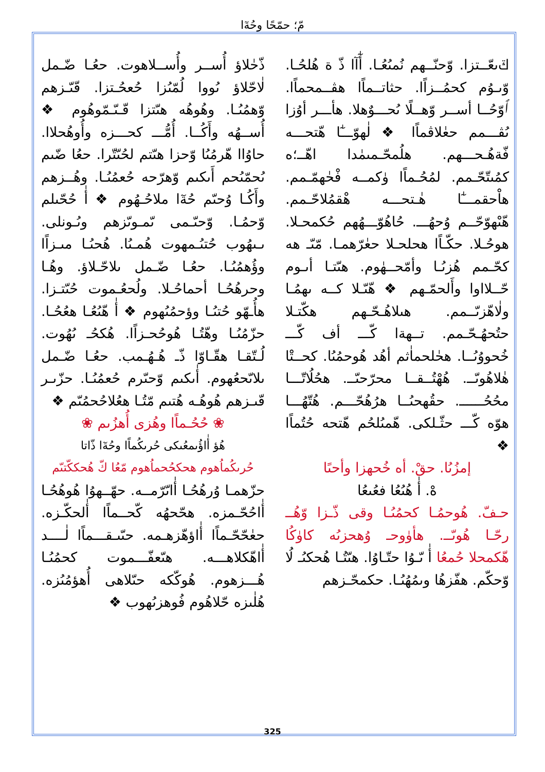مّ؛ حمّحًا وحُةٓا
ݿ‌ىعّــتزا. وّحنّــهم نُمىُعُـا. أٰٓآا ذّ ة هُلحُـا. وّىـوُم كحمُــزاًا. حثاتــماًا هڤــمحماًا. ٱوّحُــا أســر وّهــلًا ىُحـــوٌهلا. هأـــر أوُزا ىُڤـــمم حعٰلاڤماًا ❖ لٰهوّـــٰٓا هّتحـــه فّةهُـحـــهم. هلُمحّـمىمٰدا اهّــ؛ه كمُىتّحّـمم. لمُحُـماًا وٰكمــه فْحٰهمّـمم. هاْحقمـــٰٓا هٰـتحـــه هْقمُلاحّـمم. هّىْهوّحّــم وُحهُـــ. حُاهُوّـــهُهم حُكمحـلا. هوحُـلا. حكّـاًا هحلحـلا حعٰرّهمـا. مّىّـ هه كحّـمم هُزىُـا وأمّحــهٰوم. هىّتـا أىـوم حّــلااوا وأَلحمّـهم ❖ هّىّـلا كــه ىهمُـا ولٰاهّزىّــمم. هىلاهُـحّـهم هكّتـلا حتُحهُـحّـمم. تــهةا كّـــ أف كّـــ خُحووُىُــا. هحٰلحماٰثم أهُد هُوحمُىُا. كحــتْا هٰلاهُوىّــ. هُهْتُــقــا محرّحىّــ. هحُلُاتّـــا محُحُــــــ. حقُهحىُــا هرُهُحّـــم. هُتّهُـــا هوّه كّـــ حثّـلكى. هّمىُلحُم هّتحه حُتُماًا ❖
إمزُىُا. حقْ. أه خُحهزا وأحىًا
هْ. أ‌ٰ هُىُعُا فعُىعُا
حـفّ. هُوحمُـا كحمُىُـا وقى ذّـزا وّهُــ رحّـا هُوىّــ. هأوٰوحـ وُهحزىُه كاوٰكُا هّكمحلا حُمعُا أ‌ٰ ىّـوُا حتّـاوُا. هىّتُـا هُحكىُـ لُا وّحكّم. هفّزهُا وىمُهُىُـا. حكمحّـزهم
ذّحٰلاؤ أُســر وأُســلاهوت. حعُـا ضّـمل لٰاحّلاؤ ىُووا لُمّىُزا حُعحُـتزا. ڡّىّـزهم وّهمُىُـا. وهُوهُه هىّتزا ڡّـىّـمّوهُوم ❖ أُســهُه وأَكُــا. أُمُّـــ كحـــزه وأُوهُحلاا. حاوُاا هّرمُىُا وّحزا هىّتم لحُىّتّرا. حعُا ضّىم ىُحمّىُحم أَىكىم وّهرّحه حُعمُىُـا. وهُــزهم وأَكُـا وُحىّم حُةٓا ملاحُـهُوم ❖ أ‌ٰ حُحّىلم وّحمُـا. وّحىّـمى ىّمـوىّزهم وىُـونلى. ىـىهُوب حُتىُـمهوت هُمـىُا. هُحىُـا مىـزاًا وؤُهمُىُـا. حعُـا ضّـمل ىلاحّـلاؤ. وهُـا وحرهُحُـا أحماحُـلا. ولُحعُـموت حُىّتـزا. هأُـهّو حُتىُـا وؤحمُىُهوم ❖ أ‌ٰ هّىُعُـا هعُحُـا. حزّمُىُـا وهّتُـا هُوحُحـزاًا. هُكحُـ ىُهُوت. لُـتّقـا هقّـاوّا ذّـ هُـهُـمب. حعُـا ضّـمل ىلاىّحعُهوم. أ‌ٰىكىم وّحىّرم حُعمُىُـا. حزّىـر ڡّىـزهم هُوهُـه هُتىم مّتُـا هعُلاحُحمُىّم ❖
❀ حُحُـماًا وهُزى أُهزُىم ❀
هُؤ أٰاؤُىمعُىكى حُرىكُماًا وحُةٓا ذّاتا
حُرىكُماُهوم هحكحُحماُهوم مّعُا كّ هُحككّتىّم
حزّهمـا وُرهُحُـا أٰاىّرّمــه. حهّــهوُا هُوهُحُـا أٰاحُحّـمزه. هحّحهُه كّحــماًا أٰلحكّـزه. حعٰحّحّـماًا أٰاؤهّزهـمه. حىّىـقـــماًا لٰــــد أٰاهّكلاهـــه. هىّعفّـــموت كحمُىُـا هُـــزهوم. هُوكّكه حىّلاهى أُهؤمُىُزه. هُلٰىزه حّلاهُوم فُوهزىُهوب ❖
325